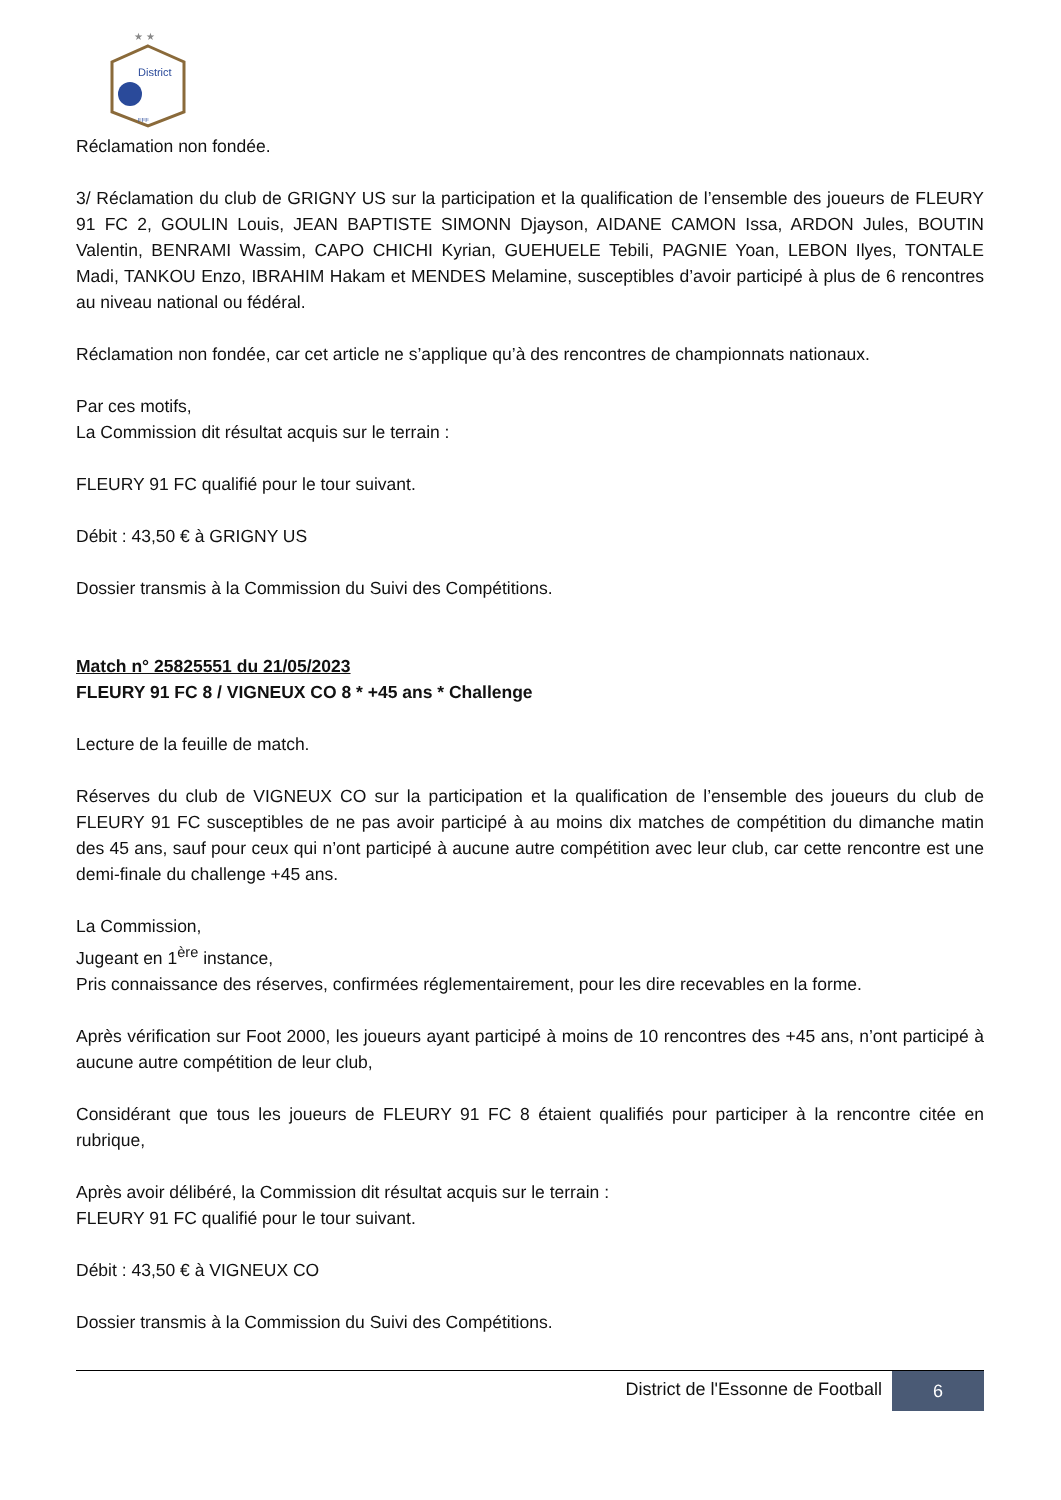★ ★
District
FFF
Réclamation non fondée.
3/ Réclamation du club de GRIGNY US sur la participation et la qualification de l’ensemble des joueurs de FLEURY 91 FC 2, GOULIN Louis, JEAN BAPTISTE SIMONN Djayson, AIDANE CAMON Issa, ARDON Jules, BOUTIN Valentin, BENRAMI Wassim, CAPO CHICHI Kyrian, GUEHUELE Tebili, PAGNIE Yoan, LEBON Ilyes, TONTALE Madi, TANKOU Enzo, IBRAHIM Hakam et MENDES Melamine, susceptibles d’avoir participé à plus de 6 rencontres au niveau national ou fédéral.
Réclamation non fondée, car cet article ne s’applique qu’à des rencontres de championnats nationaux.
Par ces motifs,
La Commission dit résultat acquis sur le terrain :
FLEURY 91 FC qualifié pour le tour suivant.
Débit : 43,50 € à GRIGNY US
Dossier transmis à la Commission du Suivi des Compétitions.
Match n° 25825551 du 21/05/2023
FLEURY 91 FC 8 / VIGNEUX CO 8 * +45 ans * Challenge
Lecture de la feuille de match.
Réserves du club de VIGNEUX CO sur la participation et la qualification de l’ensemble des joueurs du club de FLEURY 91 FC susceptibles de ne pas avoir participé à au moins dix matches de compétition du dimanche matin des 45 ans, sauf pour ceux qui n’ont participé à aucune autre compétition avec leur club, car cette rencontre est une demi-finale du challenge +45 ans.
La Commission,
Jugeant en 1<sup>ère</sup> instance,
Pris connaissance des réserves, confirmées réglementairement, pour les dire recevables en la forme.
Après vérification sur Foot 2000, les joueurs ayant participé à moins de 10 rencontres des +45 ans, n’ont participé à aucune autre compétition de leur club,
Considérant que tous les joueurs de FLEURY 91 FC 8 étaient qualifiés pour participer à la rencontre citée en rubrique,
Après avoir délibéré, la Commission dit résultat acquis sur le terrain :
FLEURY 91 FC qualifié pour le tour suivant.
Débit : 43,50 € à VIGNEUX CO
Dossier transmis à la Commission du Suivi des Compétitions.
District de l'Essonne de Football 6